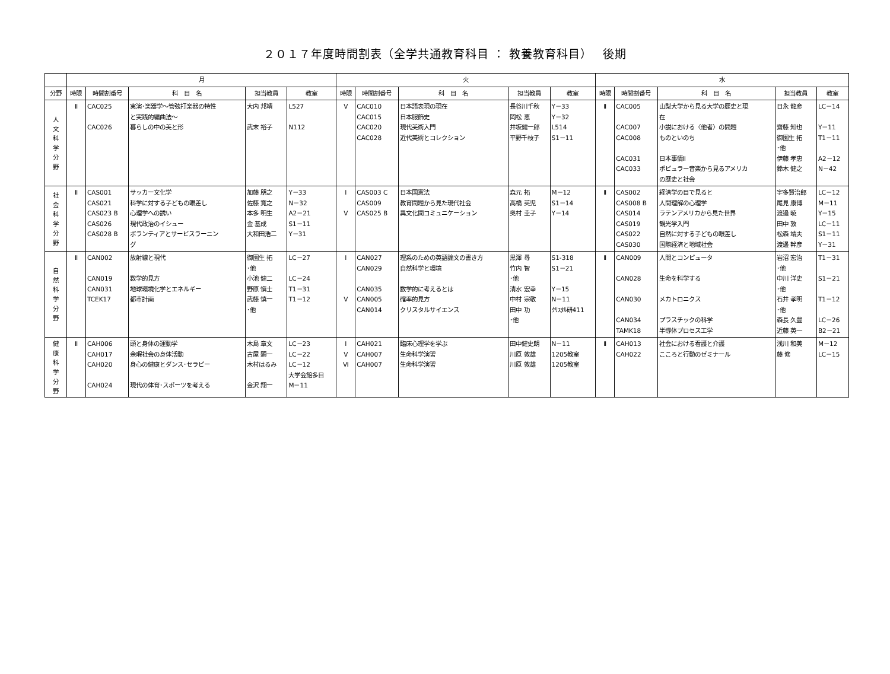２０１７年度時間割表（全学共通教育科目 ： 教養教育科目）　 後期
| | 月 | | | | | 火 | | | | | 水 | | | | |
| --- | --- | --- | --- | --- | --- | --- | --- | --- | --- | --- | --- | --- | --- | --- | --- |
| 分野 | 時限 | 時間割番号 | 科 目 名 | 担当教員 | 教室 | 時限 | 時間割番号 | 科 目 名 | 担当教員 | 教室 | 時限 | 時間割番号 | 科 目 名 | 担当教員 | 教室 |
| 人 文 科 学 分 野 | Ⅱ | CAC025 CAC026 | 実演･楽器学～管弦打楽器の特性 と実践的編曲法～ 暮らしの中の美と形 | 大内 邦靖 武末 裕子 | L527 N112 | Ⅴ | CAC010 CAC015 CAC020 CAC028 | 日本語表現の現在 日本服飾史 現代美術入門 近代美術とコレクション | 長谷川千秋 岡松 恵 井坂健一郎 平野千枝子 | Y－33 Y－32 L514 S1－11 | Ⅱ | CAC005 CAC007 CAC008 CAC031 CAC033 | 山梨大学から見る大学の歴史と現 在 小説における〈他者〉の問題 ものといのち 日本事情Ⅱ ポピュラー音楽から見るアメリカ の歴史と社会 | 日永 龍彦 齋藤 知也 御園生 拓 ･他 伊藤 孝恵 鈴木 健之 | LC－14 Y－11 T1－11 A2－12 N－42 |
| 社 会 科 学 分 野 | Ⅱ | CAS001 CAS021 CAS023 B CAS026 CAS028 B | サッカー文化学 科学に対する子どもの眼差し 心理学への誘い 現代政治のイシュー ボランティアとサービスラーニン グ | 加藤 朋之 佐藤 寛之 本多 明生 金 基成 大和田浩二 | Y－33 N－32 A2－21 S1－11 Y－31 | Ⅰ Ⅴ | CAS003 C CAS009 CAS025 B | 日本国憲法 教育問題から見た現代社会 異文化間コミュニケーション | 森元 拓 高橋 英児 奥村 圭子 | M－12 S1－14 Y－14 | Ⅱ | CAS002 CAS008 B CAS014 CAS019 CAS022 CAS030 | 経済学の目で見ると 人間理解の心理学 ラテンアメリカから見た世界 観光学入門 自然に対する子どもの眼差し 国際経済と地域社会 | 宇多賢治郎 尾見 康博 渡邉 暁 田中 敦 松森 靖夫 渡邊 幹彦 | LC－12 M－11 Y－15 LC－11 S1－11 Y－31 |
| 自 然 科 学 分 野 | Ⅱ | CAN002 CAN019 CAN031 TCEK17 | 放射線と現代 数学的見方 地球環境化学とエネルギー 都市計画 | 御園生 拓 ･他 小池 健二 野原 愼士 武藤 慎一 ･他 | LC－27 LC－24 T1－31 T1－12 | Ⅰ Ⅴ | CAN027 CAN029 CAN035 CAN005 CAN014 | 理系のための英語論文の書き方 自然科学と環境 数学的に考えるとは 確率的見方 クリスタルサイエンス | 黒澤 尋 竹内 智 ･他 清水 宏幸 中村 宗敬 田中 功 ･他 | S1-318 S1－21 Y－15 N－11 ｸﾘｽﾀﾙ研411 | Ⅱ | CAN009 CAN028 CAN030 CAN034 TAMK18 | 人間とコンピュータ 生命を科学する メカトロニクス プラスチックの科学 半導体プロセス工学 | 岩沼 宏治 ･他 中川 洋史 ･他 石井 孝明 ･他 森長 久豊 近藤 英一 | T1－31 S1－21 T1－12 LC－26 B2－21 |
| 健 康 科 学 分 野 | Ⅱ | CAH006 CAH017 CAH020 CAH024 | 頭と身体の運動学 余暇社会の身体活動 身心の健康とダンス･セラピー 現代の体育･スポーツを考える | 木島 章文 古屋 顕一 木村はるみ 金沢 翔一 | LC－23 LC－22 LC－12 大学会館多目 M－11 | Ⅰ Ⅴ Ⅵ | CAH021 CAH007 CAH007 | 臨床心理学を学ぶ 生命科学演習 生命科学演習 | 田中健史朗 川原 敦雄 川原 敦雄 | N－11 1205教室 1205教室 | Ⅱ | CAH013 CAH022 | 社会における看護と介護 こころと行動のゼミナール | 浅川 和美 藤 修 | M－12 LC－15 |